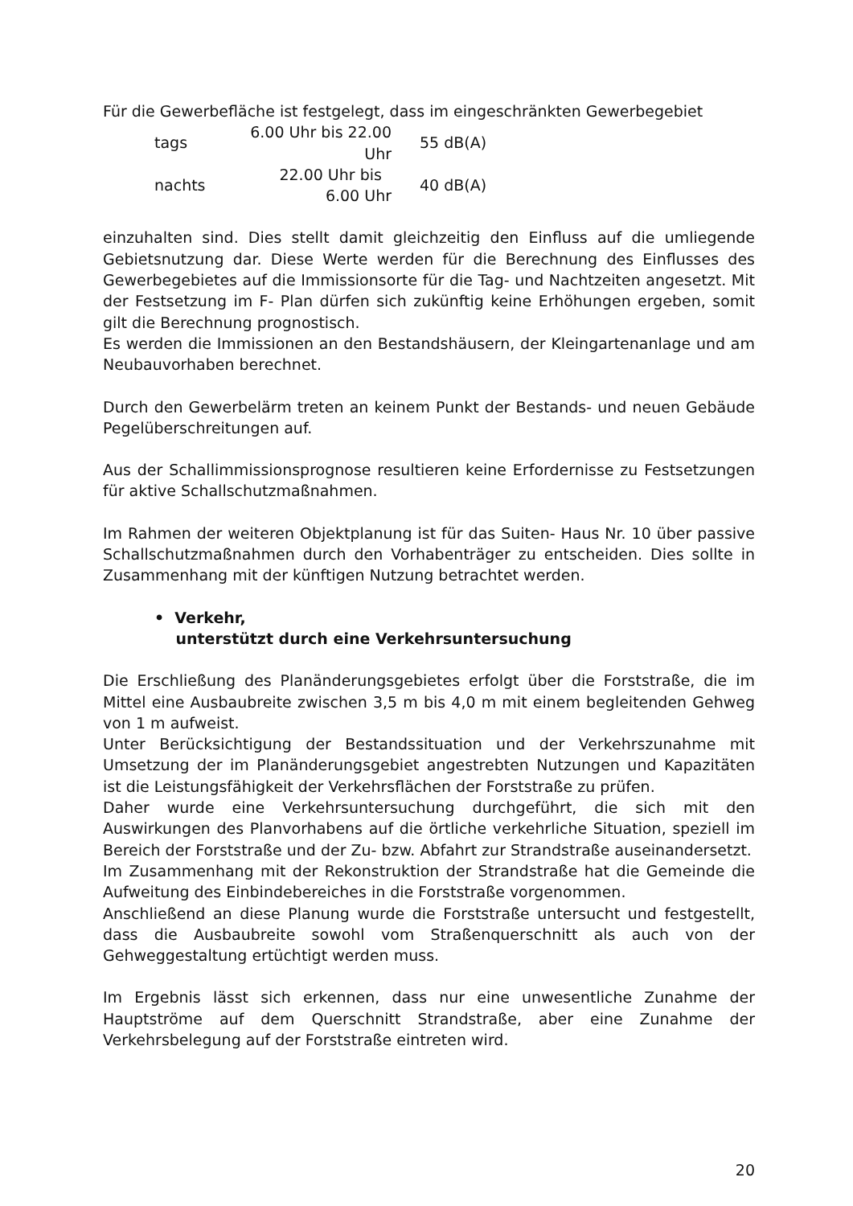Für die Gewerbefläche ist festgelegt, dass im eingeschränkten Gewerbegebiet
| tags | 6.00 Uhr bis 22.00 Uhr | 55 dB(A) |
| nachts | 22.00 Uhr bis 6.00 Uhr | 40 dB(A) |
einzuhalten sind. Dies stellt damit gleichzeitig den Einfluss auf die umliegende Gebietsnutzung dar. Diese Werte werden für die Berechnung des Einflusses des Gewerbegebietes auf die Immissionsorte für die Tag- und Nachtzeiten angesetzt. Mit der Festsetzung im F- Plan dürfen sich zukünftig keine Erhöhungen ergeben, somit gilt die Berechnung prognostisch.
Es werden die Immissionen an den Bestandshäusern, der Kleingartenanlage und am Neubauvorhaben berechnet.
Durch den Gewerbelärm treten an keinem Punkt der Bestands- und neuen Gebäude Pegelüberschreitungen auf.
Aus der Schallimmissionsprognose resultieren keine Erfordernisse zu Festsetzungen für aktive Schallschutzmaßnahmen.
Im Rahmen der weiteren Objektplanung ist für das Suiten- Haus Nr. 10 über passive Schallschutzmaßnahmen durch den Vorhabenträger zu entscheiden. Dies sollte in Zusammenhang mit der künftigen Nutzung betrachtet werden.
• Verkehr,
unterstützt durch eine Verkehrsuntersuchung
Die Erschließung des Planänderungsgebietes erfolgt über die Forststraße, die im Mittel eine Ausbaubreite zwischen 3,5 m bis 4,0 m mit einem begleitenden Gehweg von 1 m aufweist.
Unter Berücksichtigung der Bestandssituation und der Verkehrszunahme mit Umsetzung der im Planänderungsgebiet angestrebten Nutzungen und Kapazitäten ist die Leistungsfähigkeit der Verkehrsflächen der Forststraße zu prüfen.
Daher wurde eine Verkehrsuntersuchung durchgeführt, die sich mit den Auswirkungen des Planvorhabens auf die örtliche verkehrliche Situation, speziell im Bereich der Forststraße und der Zu- bzw. Abfahrt zur Strandstraße auseinandersetzt.
Im Zusammenhang mit der Rekonstruktion der Strandstraße hat die Gemeinde die Aufweitung des Einbindebereiches in die Forststraße vorgenommen.
Anschließend an diese Planung wurde die Forststraße untersucht und festgestellt, dass die Ausbaubreite sowohl vom Straßenquerschnitt als auch von der Gehweggestaltung ertüchtigt werden muss.
Im Ergebnis lässt sich erkennen, dass nur eine unwesentliche Zunahme der Hauptströme auf dem Querschnitt Strandstraße, aber eine Zunahme der Verkehrsbelegung auf der Forststraße eintreten wird.
20